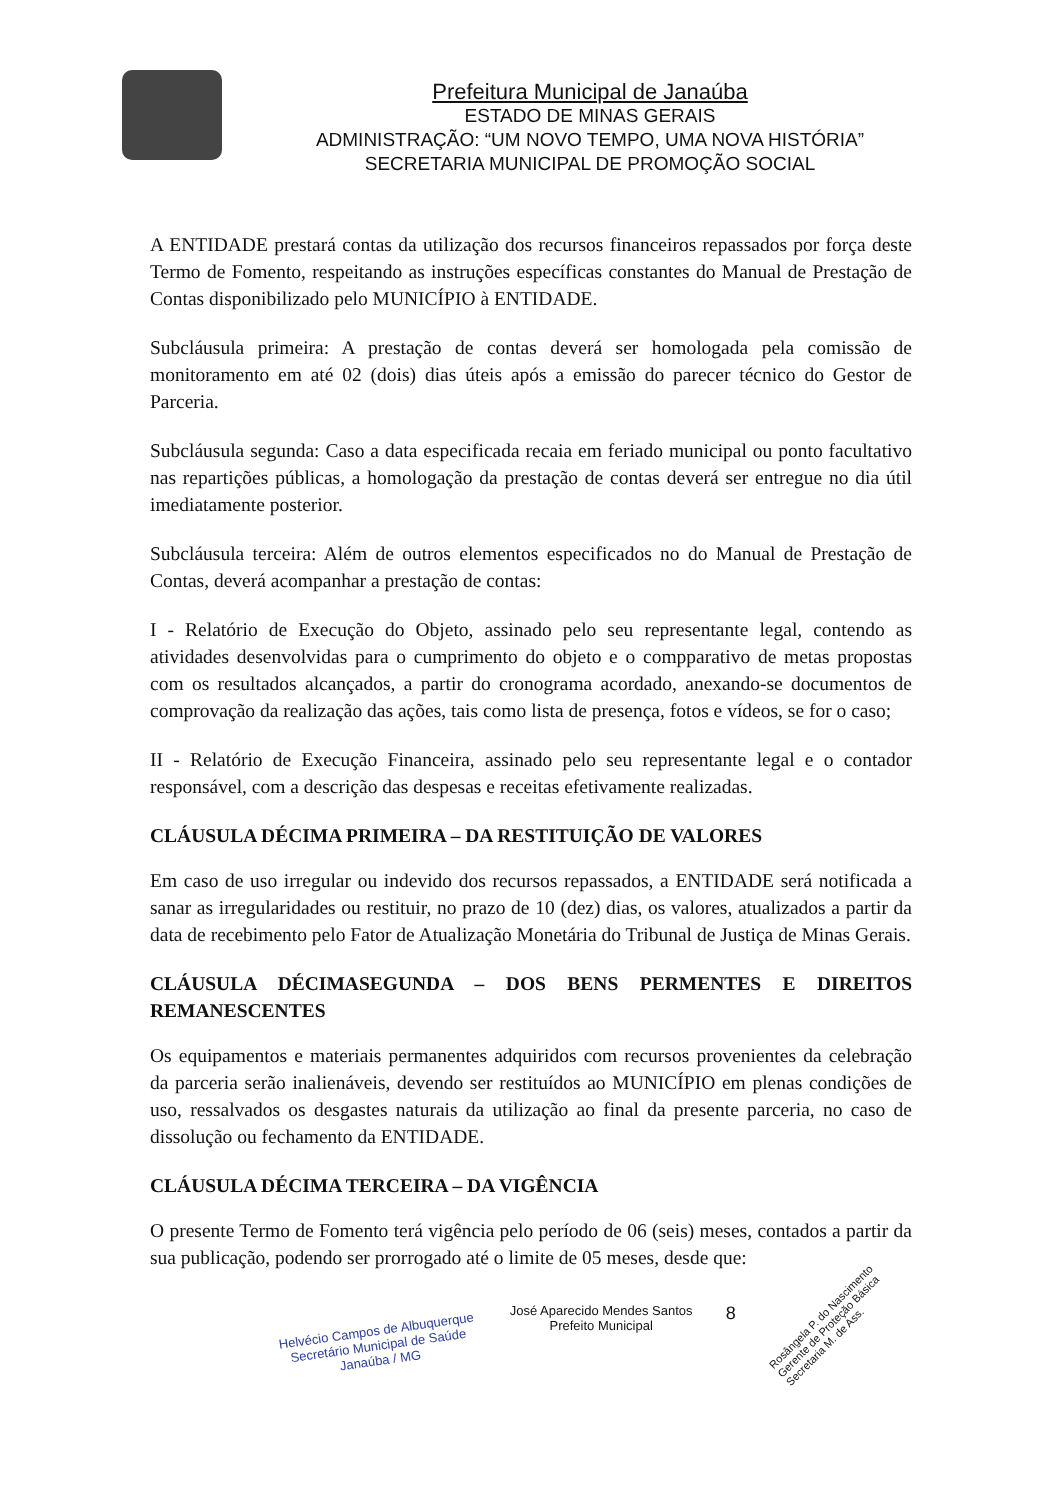Prefeitura Municipal de Janaúba
ESTADO DE MINAS GERAIS
ADMINISTRAÇÃO: “UM NOVO TEMPO, UMA NOVA HISTÓRIA”
SECRETARIA MUNICIPAL DE PROMOÇÃO SOCIAL
A ENTIDADE prestará contas da utilização dos recursos financeiros repassados por força deste Termo de Fomento, respeitando as instruções específicas constantes do Manual de Prestação de Contas disponibilizado pelo MUNICÍPIO à ENTIDADE.
Subcláusula primeira: A prestação de contas deverá ser homologada pela comissão de monitoramento em até 02 (dois) dias úteis após a emissão do parecer técnico do Gestor de Parceria.
Subcláusula segunda: Caso a data especificada recaia em feriado municipal ou ponto facultativo nas repartições públicas, a homologação da prestação de contas deverá ser entregue no dia útil imediatamente posterior.
Subcláusula terceira: Além de outros elementos especificados no do Manual de Prestação de Contas, deverá acompanhar a prestação de contas:
I - Relatório de Execução do Objeto, assinado pelo seu representante legal, contendo as atividades desenvolvidas para o cumprimento do objeto e o compparativo de metas propostas com os resultados alcançados, a partir do cronograma acordado, anexando-se documentos de comprovação da realização das ações, tais como lista de presença, fotos e vídeos, se for o caso;
II - Relatório de Execução Financeira, assinado pelo seu representante legal e o contador responsável, com a descrição das despesas e receitas efetivamente realizadas.
CLÁUSULA DÉCIMA PRIMEIRA – DA RESTITUIÇÃO DE VALORES
Em caso de uso irregular ou indevido dos recursos repassados, a ENTIDADE será notificada a sanar as irregularidades ou restituir, no prazo de 10 (dez) dias, os valores, atualizados a partir da data de recebimento pelo Fator de Atualização Monetária do Tribunal de Justiça de Minas Gerais.
CLÁUSULA DÉCIMASEGUNDA – DOS BENS PERMENTES E DIREITOS REMANESCENTES
Os equipamentos e materiais permanentes adquiridos com recursos provenientes da celebração da parceria serão inalienáveis, devendo ser restituídos ao MUNICÍPIO em plenas condições de uso, ressalvados os desgastes naturais da utilização ao final da presente parceria, no caso de dissolução ou fechamento da ENTIDADE.
CLÁUSULA DÉCIMA TERCEIRA – DA VIGÊNCIA
O presente Termo de Fomento terá vigência pelo período de 06 (seis) meses, contados a partir da sua publicação, podendo ser prorrogado até o limite de 05 meses, desde que:
Helvécio Campos de Albuquerque
Secretário Municipal de Saúde
Janaúba / MG
José Aparecido Mendes Santos
Prefeito Municipal
8
Rosângela P. do Nascimento
Gerente de Proteção Básica
Secretaria M. de Ass.